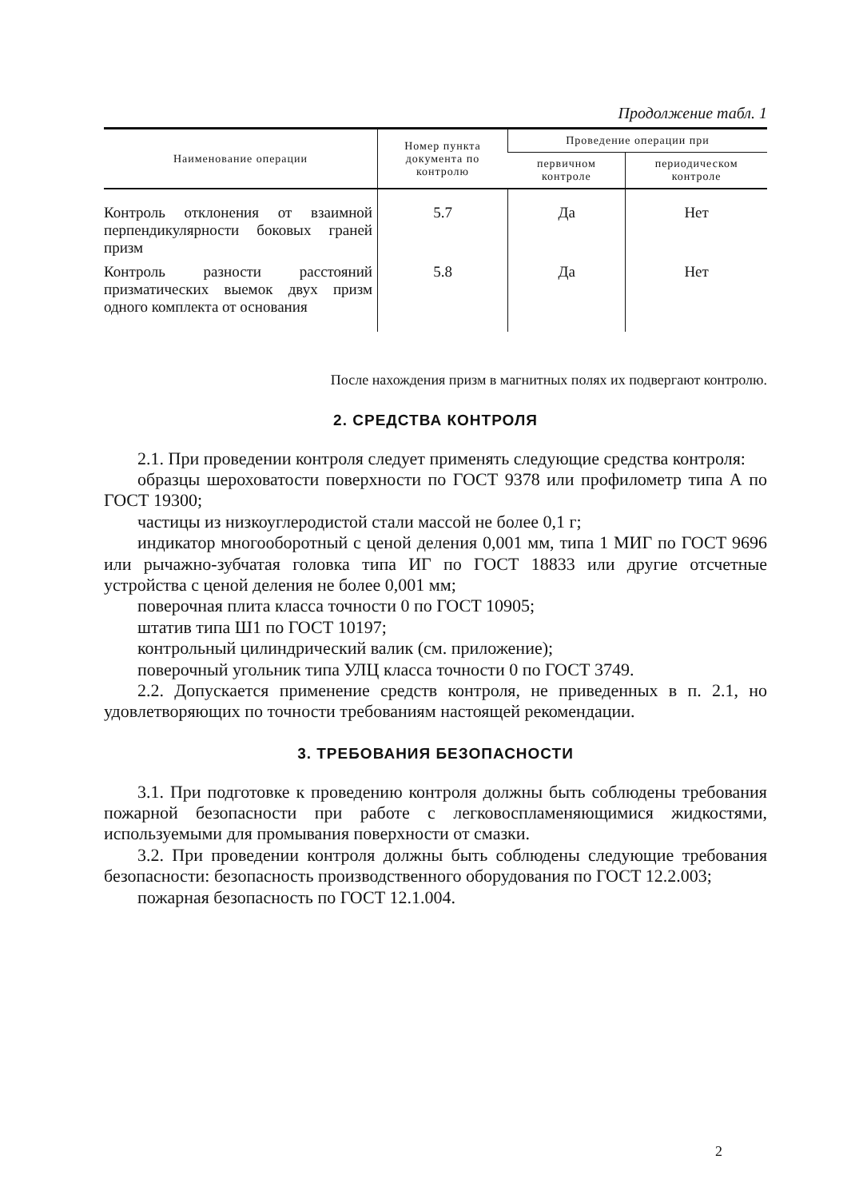Продолжение табл. 1
| Наименование операции | Номер пункта документа по контролю | Проведение операции при | |
| --- | --- | --- | --- |
| | | первичном контроле | периодическом контроле |
| Контроль отклонения от взаимной перпендикулярности боковых граней призм | 5.7 | Да | Нет |
| Контроль разности расстояний призматических выемок двух призм одного комплекта от основания | 5.8 | Да | Нет |
После нахождения призм в магнитных полях их подвергают контролю.
2. СРЕДСТВА КОНТРОЛЯ
2.1. При проведении контроля следует применять следующие средства контроля:
образцы шероховатости поверхности по ГОСТ 9378 или профилометр типа А по ГОСТ 19300;
частицы из низкоуглеродистой стали массой не более 0,1 г;
индикатор многооборотный с ценой деления 0,001 мм, типа 1 МИГ по ГОСТ 9696 или рычажно-зубчатая головка типа ИГ по ГОСТ 18833 или другие отсчетные устройства с ценой деления не более 0,001 мм;
поверочная плита класса точности 0 по ГОСТ 10905;
штатив типа Ш1 по ГОСТ 10197;
контрольный цилиндрический валик (см. приложение);
поверочный угольник типа УЛЦ класса точности 0 по ГОСТ 3749.
2.2. Допускается применение средств контроля, не приведенных в п. 2.1, но удовлетворяющих по точности требованиям настоящей рекомендации.
3. ТРЕБОВАНИЯ БЕЗОПАСНОСТИ
3.1. При подготовке к проведению контроля должны быть соблюдены требования пожарной безопасности при работе с легковоспламеняющимися жидкостями, используемыми для промывания поверхности от смазки.
3.2. При проведении контроля должны быть соблюдены следующие требования безопасности: безопасность производственного оборудования по ГОСТ 12.2.003;
пожарная безопасность по ГОСТ 12.1.004.
2